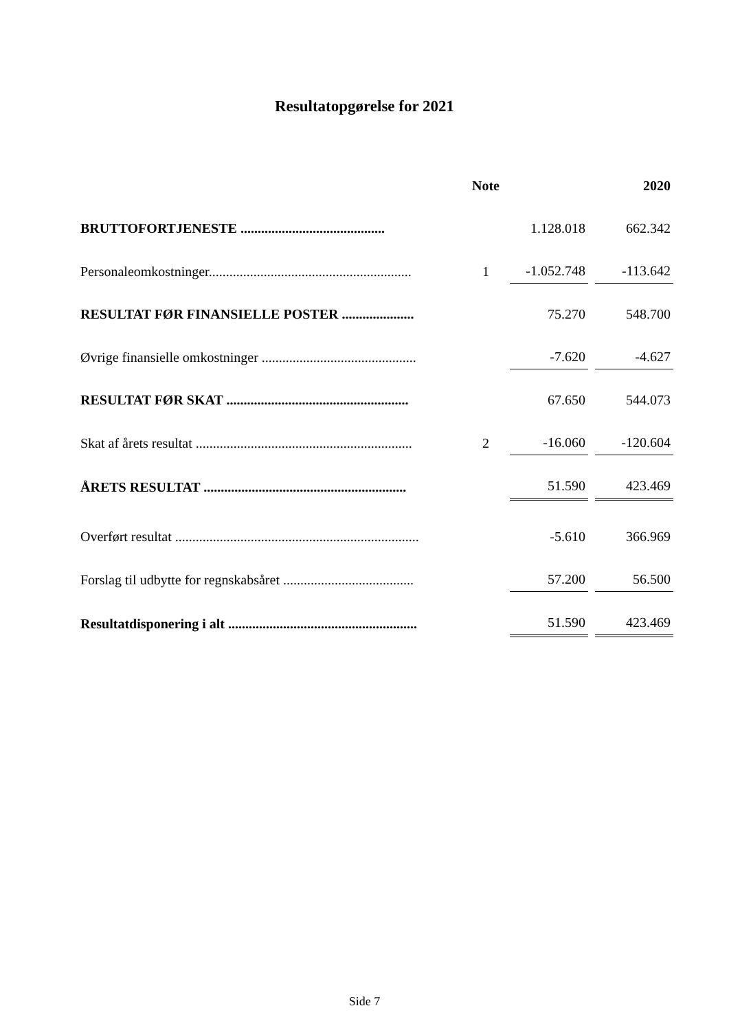Resultatopgørelse for 2021
| | Note | | | 2020 |
| --- | --- | --- | --- | --- |
| BRUTTOFORTJENESTE .......................................... | | 1.128.018 | | 662.342 |
| Personaleomkostninger........................................................... | 1 | -1.052.748 | | -113.642 |
| RESULTAT FØR FINANSIELLE POSTER ..................... | | 75.270 | | 548.700 |
| Øvrige finansielle omkostninger ............................................. | | -7.620 | | -4.627 |
| RESULTAT FØR SKAT ..................................................... | | 67.650 | | 544.073 |
| Skat af årets resultat ............................................................... | 2 | -16.060 | | -120.604 |
| ÅRETS RESULTAT ........................................................... | | 51.590 | | 423.469 |
| Overført resultat ....................................................................... | | -5.610 | | 366.969 |
| Forslag til udbytte for regnskabsåret ...................................... | | 57.200 | | 56.500 |
| Resultatdisponering i alt ....................................................... | | 51.590 | | 423.469 |
Side 7